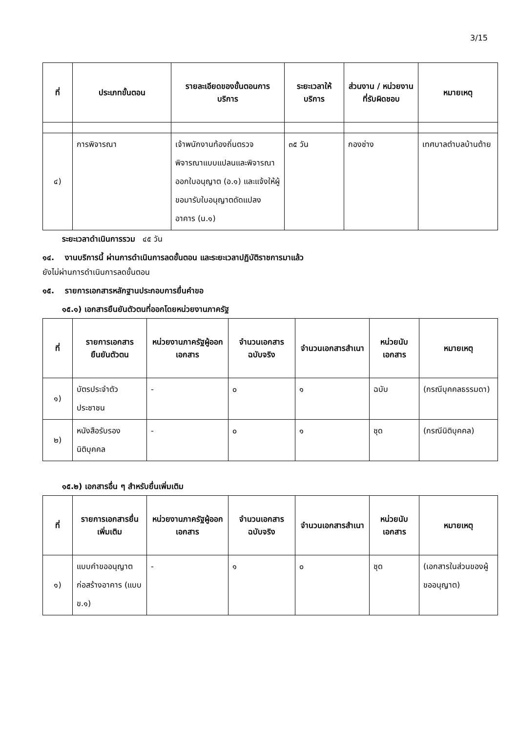3/15
| ที่ | ประเภทขั้นตอน | รายละเอียดของขั้นตอนการบริการ | ระยะเวลาให้บริการ | ส่วนงาน / หน่วยงานที่รับผิดชอบ | หมายเหตุ |
| --- | --- | --- | --- | --- | --- |
| ๔) | การพิจารณา | เจ้าพนักงานท้องถิ่นตรวจพิจารณาแบบแปลนและพิจารณาออกใบอนุญาต (อ.๑) และแจ้งให้ผู้ขอมารับใบอนุญาตดัดแปลงอาคาร (น.๑) | ๓๕ วัน | กองช่าง | เทศบาลตำบลบ้านต้าย |
ระยะเวลาดำเนินการรวม ๔๕ วัน
๑๔. งานบริการนี้ ผ่านการดำเนินการลดขั้นตอน และระยะเวลาปฏิบัติราชการมาแล้ว
ยังไม่ผ่านการดำเนินการลดขั้นตอน
๑๕. รายการเอกสารหลักฐานประกอบการยื่นคำขอ
๑๕.๑) เอกสารยืนยันตัวตนที่ออกโดยหน่วยงานภาครัฐ
| ที่ | รายการเอกสารยืนยันตัวตน | หน่วยงานภาครัฐผู้ออกเอกสาร | จำนวนเอกสารฉบับจริง | จำนวนเอกสารสำเนา | หน่วยนับเอกสาร | หมายเหตุ |
| --- | --- | --- | --- | --- | --- | --- |
| ๑) | บัตรประจำตัวประชาชน | - | ๐ | ๑ | ฉบับ | (กรณีบุคคลธรรมดา) |
| ๒) | หนังสือรับรองนิติบุคคล | - | ๐ | ๑ | ชุด | (กรณีนิติบุคคล) |
๑๕.๒) เอกสารอื่น ๆ สำหรับยื่นเพิ่มเติม
| ที่ | รายการเอกสารยื่นเพิ่มเติม | หน่วยงานภาครัฐผู้ออกเอกสาร | จำนวนเอกสารฉบับจริง | จำนวนเอกสารสำเนา | หน่วยนับเอกสาร | หมายเหตุ |
| --- | --- | --- | --- | --- | --- | --- |
| ๑) | แบบคำขออนุญาตก่อสร้างอาคาร (แบบ ข.๑) | - | ๑ | ๐ | ชุด | (เอกสารในส่วนของผู้ขออนุญาต) |